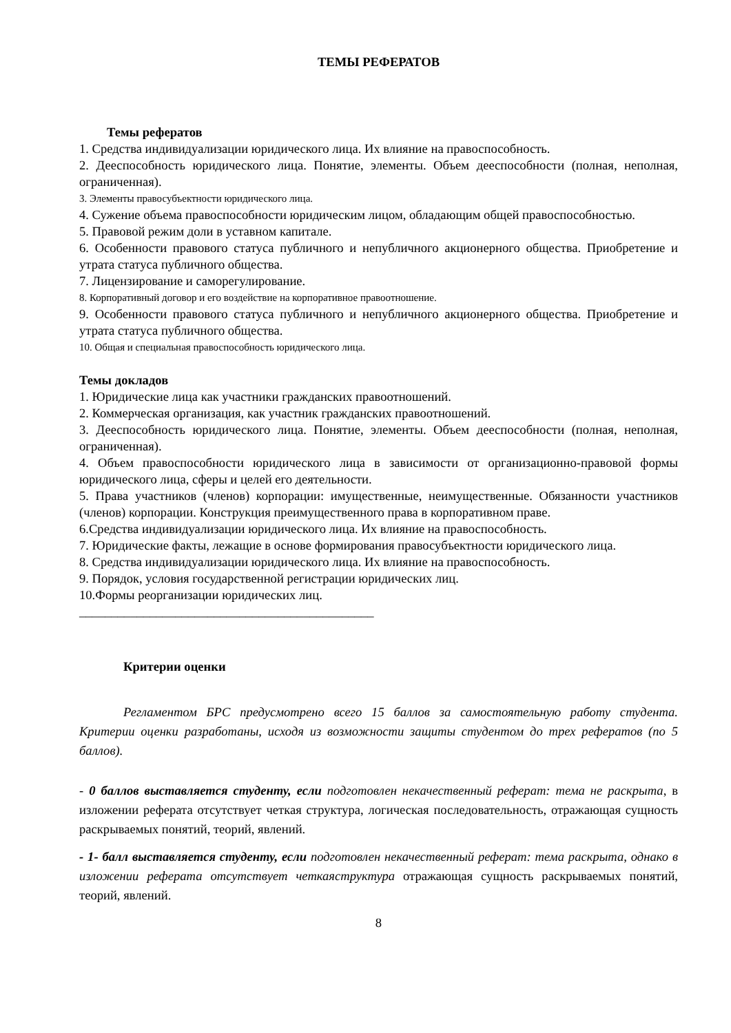ТЕМЫ РЕФЕРАТОВ
Темы рефератов
1. Средства индивидуализации юридического лица. Их влияние на правоспособность.
2. Дееспособность юридического лица. Понятие, элементы. Объем дееспособности (полная, неполная, ограниченная).
3. Элементы правосубъектности юридического лица.
4. Сужение объема правоспособности юридическим лицом, обладающим общей правоспособностью.
5. Правовой режим доли в уставном капитале.
6. Особенности правового статуса публичного и непубличного акционерного общества. Приобретение и утрата статуса публичного общества.
7. Лицензирование и саморегулирование.
8. Корпоративный договор и его воздействие на корпоративное правоотношение.
9. Особенности правового статуса публичного и непубличного акционерного общества. Приобретение и утрата статуса публичного общества.
10. Общая и специальная правоспособность юридического лица.
Темы докладов
1. Юридические лица как участники гражданских правоотношений.
2. Коммерческая организация, как участник гражданских правоотношений.
3. Дееспособность юридического лица. Понятие, элементы. Объем дееспособности (полная, неполная, ограниченная).
4. Объем правоспособности юридического лица в зависимости от организационно-правовой формы юридического лица, сферы и целей его деятельности.
5. Права участников (членов) корпорации: имущественные, неимущественные. Обязанности участников (членов) корпорации. Конструкция преимущественного права в корпоративном праве.
6.Средства индивидуализации юридического лица. Их влияние на правоспособность.
7. Юридические факты, лежащие в основе формирования правосубъектности юридического лица.
8. Средства индивидуализации юридического лица. Их влияние на правоспособность.
9. Порядок, условия государственной регистрации юридических лиц.
10.Формы реорганизации юридических лиц.
______________________________________________
Критерии оценки
Регламентом БРС предусмотрено всего 15 баллов за самостоятельную работу студента. Критерии оценки разработаны, исходя из возможности защиты студентом до трех рефератов (по 5 баллов).
- 0 баллов выставляется студенту, если подготовлен некачественный реферат: тема не раскрыта, в изложении реферата отсутствует четкая структура, логическая последовательность, отражающая сущность раскрываемых понятий, теорий, явлений.
- 1- балл выставляется студенту, если подготовлен некачественный реферат: тема раскрыта, однако в изложении реферата отсутствует четкаяструктура отражающая сущность раскрываемых понятий, теорий, явлений.
8